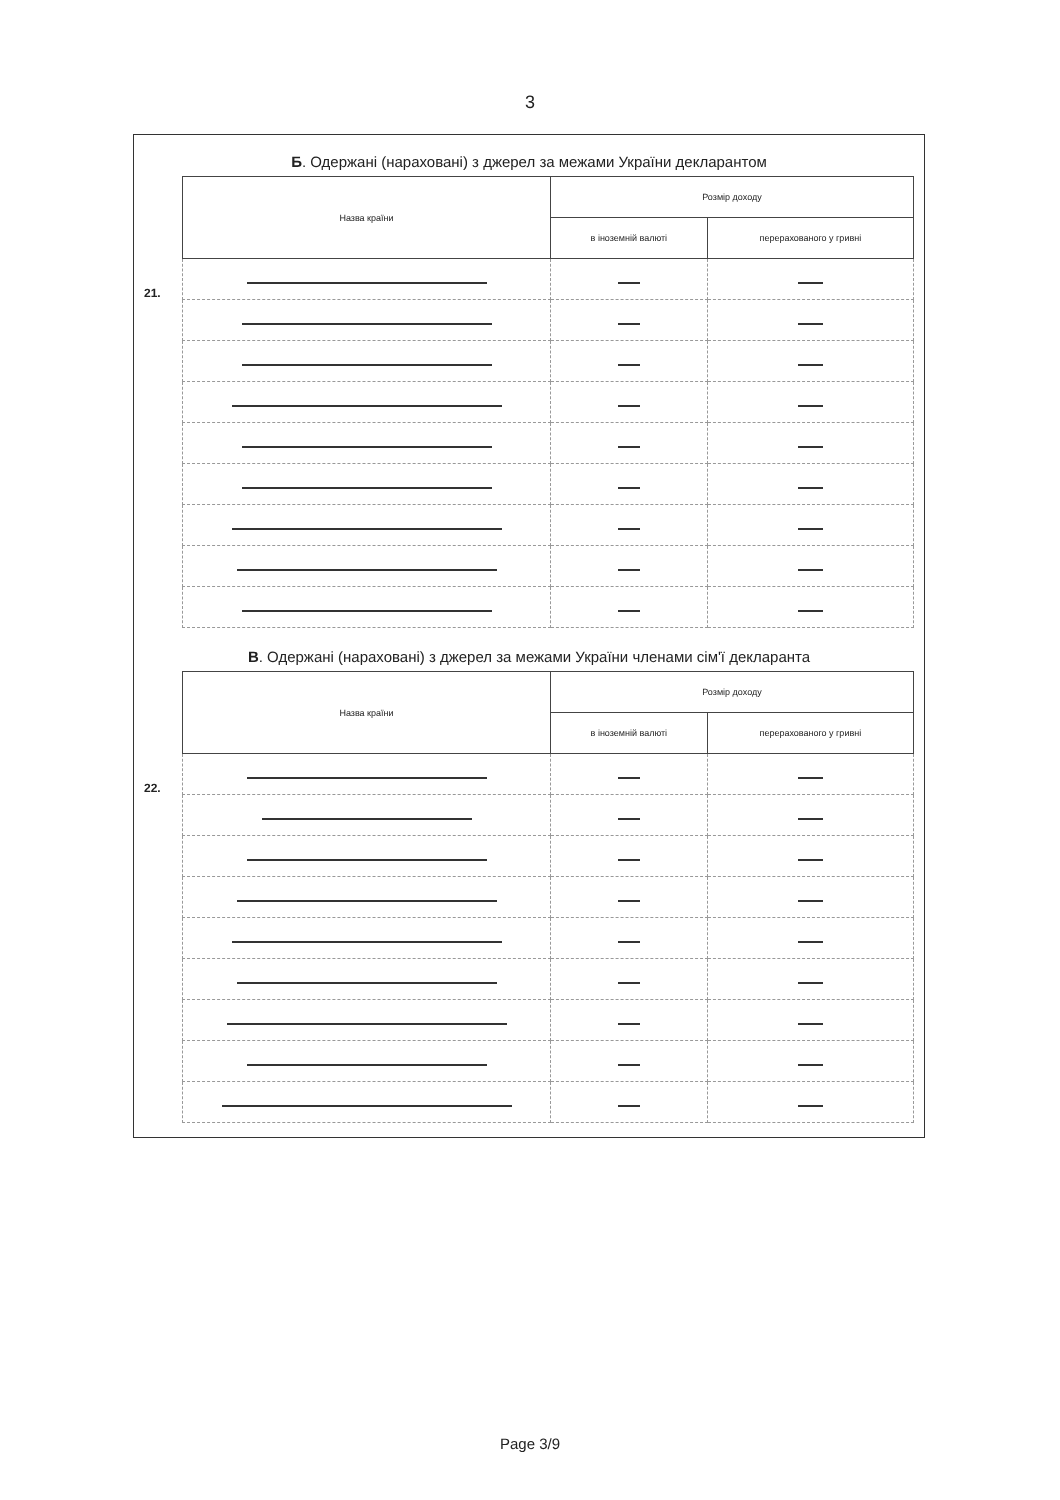3
Б. Одержані (нараховані) з джерел за межами України декларантом
21.
| Назва країни | Розмір доходу | |
| --- | --- | --- |
| | в іноземній валюті | перерахованого у гривні |
В. Одержані (нараховані) з джерел за межами України членами сім'ї декларанта
22.
| Назва країни | Розмір доходу | |
| --- | --- | --- |
| | в іноземній валюті | перерахованого у гривні |
Page 3/9